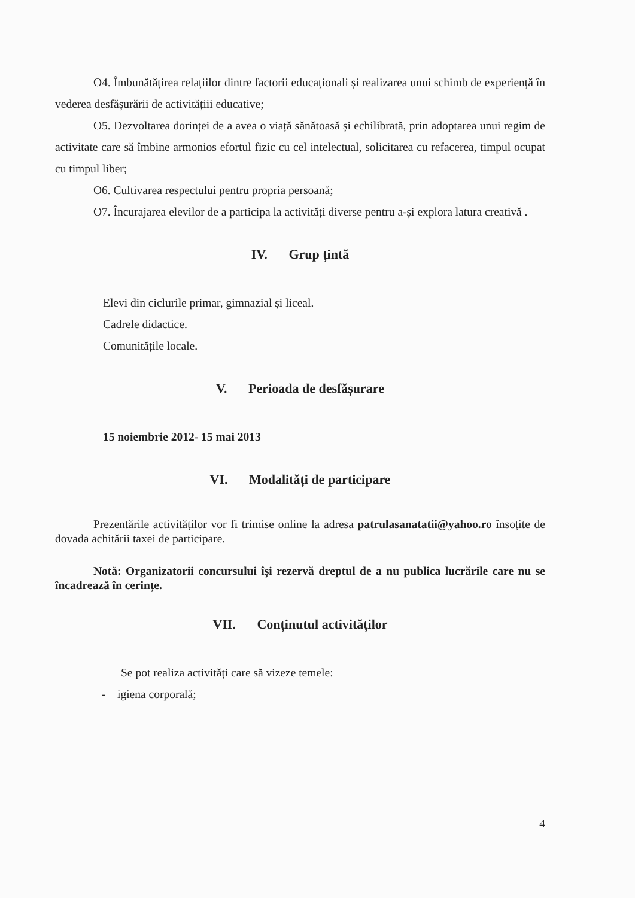O4. Îmbunătățirea relațiilor dintre factorii educaționali și realizarea unui schimb de experiență în vederea desfășurării de activitățiii educative;
O5. Dezvoltarea dorinței de a avea o viață sănătoasă și echilibrată, prin adoptarea unui regim de activitate care să îmbine armonios efortul fizic cu cel intelectual, solicitarea cu refacerea, timpul ocupat cu timpul liber;
O6. Cultivarea respectului pentru propria persoană;
O7. Încurajarea elevilor de a participa la activități diverse pentru a-și explora latura creativă .
IV. Grup țintă
Elevi din ciclurile primar, gimnazial și liceal.
Cadrele didactice.
Comunitățile locale.
V. Perioada de desfășurare
15 noiembrie 2012- 15 mai 2013
VI. Modalități de participare
Prezentările activităților vor fi trimise online la adresa patrulasanatatii@yahoo.ro însoțite de dovada achitării taxei de participare.
Notă: Organizatorii concursului își rezervă dreptul de a nu publica lucrările care nu se încadrează în cerințe.
VII. Conținutul activităților
Se pot realiza activități care să vizeze temele:
- igiena corporală;
4